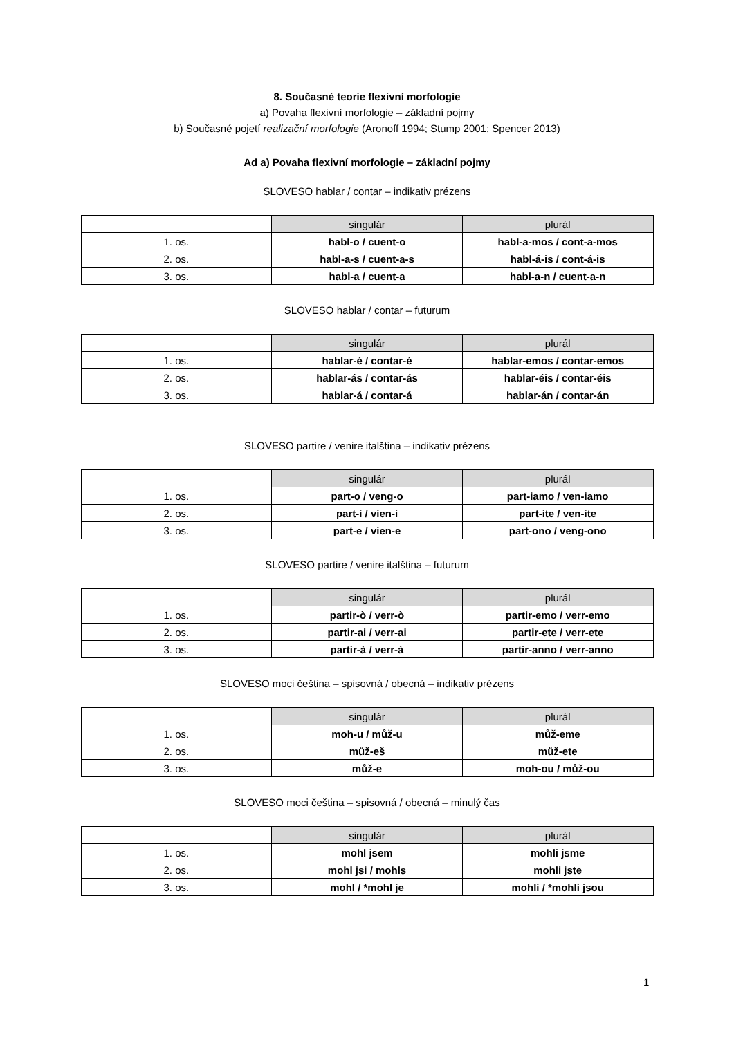8. Současné teorie flexivní morfologie
a) Povaha flexivní morfologie – základní pojmy
b) Současné pojetí realizační morfologie (Aronoff 1994; Stump 2001; Spencer 2013)
Ad a) Povaha flexivní morfologie – základní pojmy
SLOVESO hablar / contar – indikativ prézens
| | singulár | plurál |
| --- | --- | --- |
| 1. os. | habl-o / cuent-o | habl-a-mos / cont-a-mos |
| 2. os. | habl-a-s / cuent-a-s | habl-á-is / cont-á-is |
| 3. os. | habl-a / cuent-a | habl-a-n / cuent-a-n |
SLOVESO hablar / contar – futurum
| | singulár | plurál |
| --- | --- | --- |
| 1. os. | hablar-é / contar-é | hablar-emos / contar-emos |
| 2. os. | hablar-ás / contar-ás | hablar-éis / contar-éis |
| 3. os. | hablar-á / contar-á | hablar-án / contar-án |
SLOVESO partire / venire italština – indikativ prézens
| | singulár | plurál |
| --- | --- | --- |
| 1. os. | part-o / veng-o | part-iamo / ven-iamo |
| 2. os. | part-i / vien-i | part-ite / ven-ite |
| 3. os. | part-e / vien-e | part-ono / veng-ono |
SLOVESO partire / venire italština – futurum
| | singulár | plurál |
| --- | --- | --- |
| 1. os. | partir-ò / verr-ò | partir-emo / verr-emo |
| 2. os. | partir-ai / verr-ai | partir-ete / verr-ete |
| 3. os. | partir-à / verr-à | partir-anno / verr-anno |
SLOVESO moci čeština – spisovná / obecná – indikativ prézens
| | singulár | plurál |
| --- | --- | --- |
| 1. os. | moh-u / můž-u | můž-eme |
| 2. os. | můž-eš | můž-ete |
| 3. os. | můž-e | moh-ou / můž-ou |
SLOVESO moci čeština – spisovná / obecná – minulý čas
| | singulár | plurál |
| --- | --- | --- |
| 1. os. | mohl jsem | mohli jsme |
| 2. os. | mohl jsi / mohls | mohli jste |
| 3. os. | mohl / *mohl je | mohli / *mohli jsou |
1